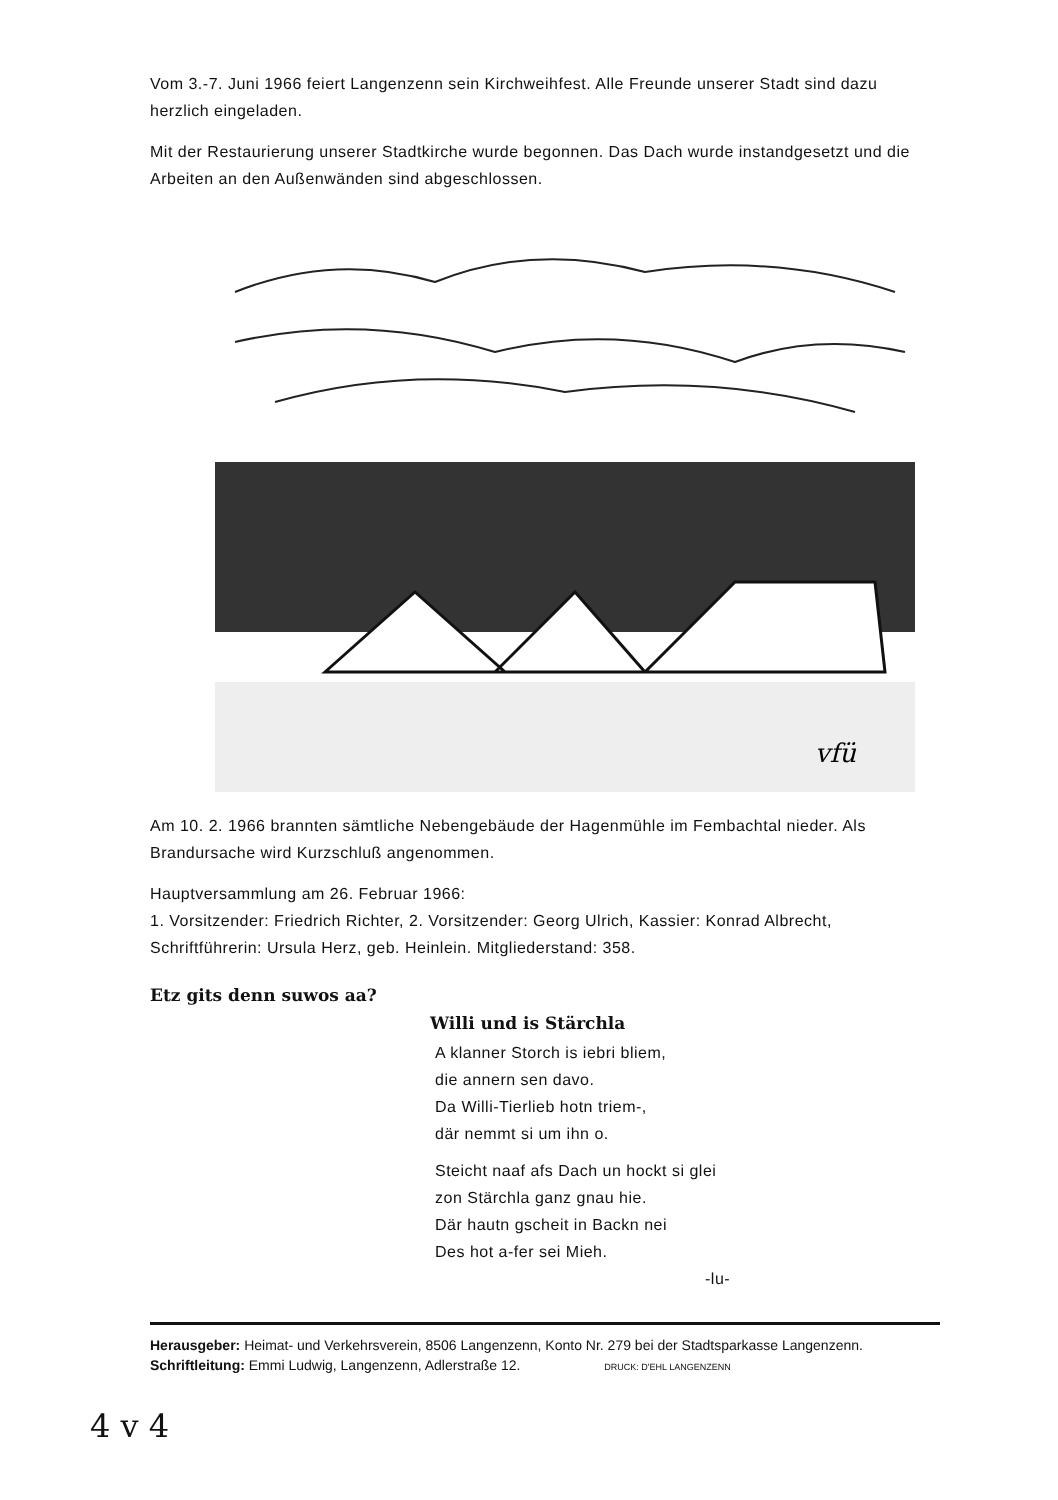Vom 3.-7. Juni 1966 feiert Langenzenn sein Kirchweihfest. Alle Freunde unserer Stadt sind dazu herzlich eingeladen.
Mit der Restaurierung unserer Stadtkirche wurde begonnen. Das Dach wurde instandgesetzt und die Arbeiten an den Außenwänden sind abgeschlossen.
vfü
Am 10. 2. 1966 brannten sämtliche Nebengebäude der Hagenmühle im Fembachtal nieder. Als Brandursache wird Kurzschluß angenommen.
Hauptversammlung am 26. Februar 1966:
1. Vorsitzender: Friedrich Richter, 2. Vorsitzender: Georg Ulrich, Kassier: Konrad Albrecht, Schriftführerin: Ursula Herz, geb. Heinlein. Mitgliederstand: 358.
Etz gits denn suwos aa?
Willi und is Stärchla
A klanner Storch is iebri bliem,
die annern sen davo.
Da Willi-Tierlieb hotn triem-,
där nemmt si um ihn o.
Steicht naaf afs Dach un hockt si glei
zon Stärchla ganz gnau hie.
Där hautn gscheit in Backn nei
Des hot a-fer sei Mieh.
-lu-
Herausgeber: Heimat- und Verkehrsverein, 8506 Langenzenn, Konto Nr. 279 bei der Stadtsparkasse Langenzenn.
Schriftleitung: Emmi Ludwig, Langenzenn, Adlerstraße 12. DRUCK: D'EHL LANGENZENN
4 v 4